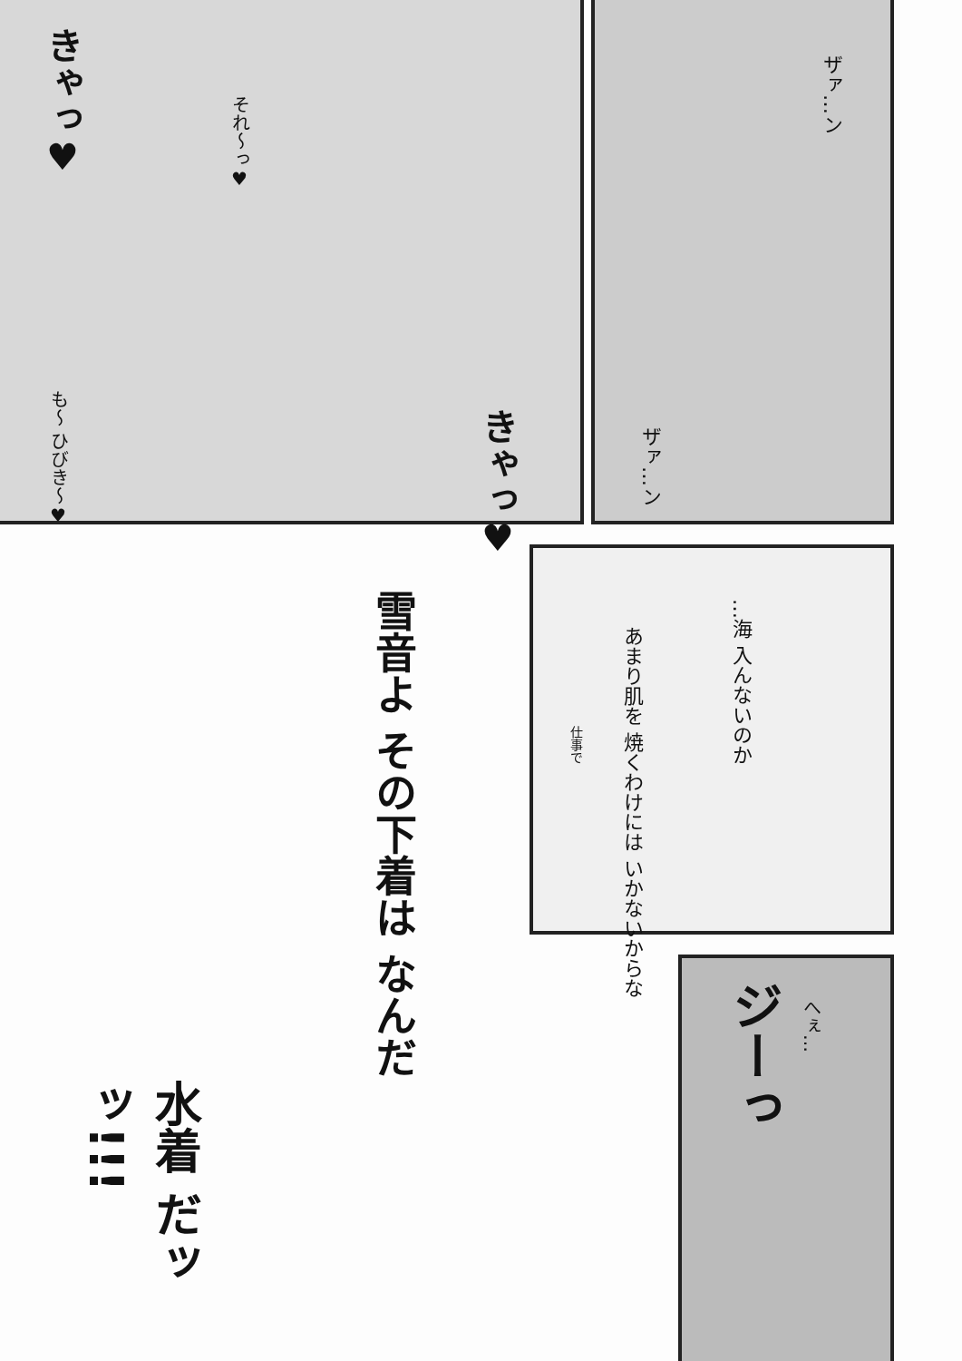きゃっ♥
それ～っ♥
も～ ひびき～♥
きゃっ♥
ザァ…ン
ザァ…ン
雪音よ その下着は なんだ
…海 入んないのか
あまり肌を 焼くわけには いかないからな
仕事で
水着 だッッ!!!
ジーっ
へぇ…